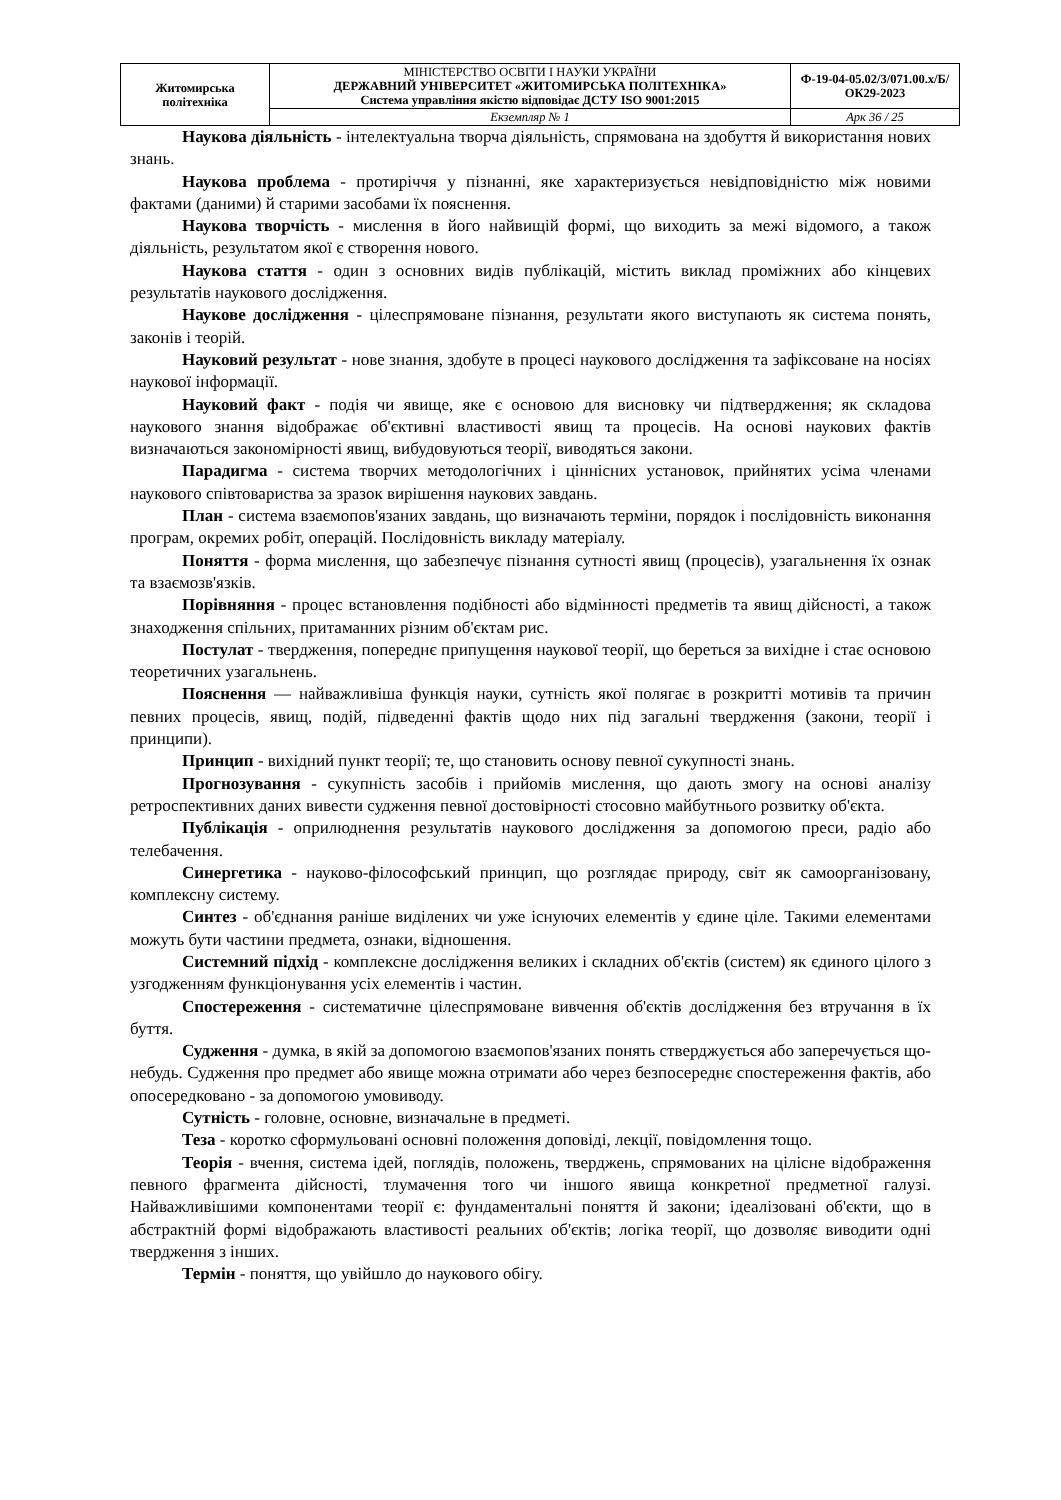| Житомирська політехніка | МІНІСТЕРСТВО ОСВІТИ І НАУКИ УКРАЇНИ ДЕРЖАВНИЙ УНІВЕРСИТЕТ «ЖИТОМИРСЬКА ПОЛІТЕХНІКА» Система управління якістю відповідає ДСТУ ISO 9001:2015 | Ф-19-04-05.02/3/071.00.х/Б/ОК29-2023 |
| | Екземпляр № 1 | Арк 36 / 25 |
Наукова діяльність - інтелектуальна творча діяльність, спрямована на здобуття й використання нових знань.
Наукова проблема - протиріччя у пізнанні, яке характеризується невідповідністю між новими фактами (даними) й старими засобами їх пояснення.
Наукова творчість - мислення в його найвищій формі, що виходить за межі відомого, а також діяльність, результатом якої є створення нового.
Наукова стаття - один з основних видів публікацій, містить виклад проміжних або кінцевих результатів наукового дослідження.
Наукове дослідження - цілеспрямоване пізнання, результати якого виступають як система понять, законів і теорій.
Науковий результат - нове знання, здобуте в процесі наукового дослідження та зафіксоване на носіях наукової інформації.
Науковий факт - подія чи явище, яке є основою для висновку чи підтвердження; як складова наукового знання відображає об'єктивні властивості явищ та процесів. На основі наукових фактів визначаються закономірності явищ, вибудовуються теорії, виводяться закони.
Парадигма - система творчих методологічних і ціннісних установок, прийнятих усіма членами наукового співтовариства за зразок вирішення наукових завдань.
План - система взаємопов'язаних завдань, що визначають терміни, порядок і послідовність виконання програм, окремих робіт, операцій. Послідовність викладу матеріалу.
Поняття - форма мислення, що забезпечує пізнання сутності явищ (процесів), узагальнення їх ознак та взаємозв'язків.
Порівняння - процес встановлення подібності або відмінності предметів та явищ дійсності, а також знаходження спільних, притаманних різним об'єктам рис.
Постулат - твердження, попереднє припущення наукової теорії, що береться за вихідне і стає основою теоретичних узагальнень.
Пояснення — найважливіша функція науки, сутність якої полягає в розкритті мотивів та причин певних процесів, явищ, подій, підведенні фактів щодо них під загальні твердження (закони, теорії і принципи).
Принцип - вихідний пункт теорії; те, що становить основу певної сукупності знань.
Прогнозування - сукупність засобів і прийомів мислення, що дають змогу на основі аналізу ретроспективних даних вивести судження певної достовірності стосовно майбутнього розвитку об'єкта.
Публікація - оприлюднення результатів наукового дослідження за допомогою преси, радіо або телебачення.
Синергетика - науково-філософський принцип, що розглядає природу, світ як самоорганізовану, комплексну систему.
Синтез - об'єднання раніше виділених чи уже існуючих елементів у єдине ціле. Такими елементами можуть бути частини предмета, ознаки, відношення.
Системний підхід - комплексне дослідження великих і складних об'єктів (систем) як єдиного цілого з узгодженням функціонування усіх елементів і частин.
Спостереження - систематичне цілеспрямоване вивчення об'єктів дослідження без втручання в їх буття.
Судження - думка, в якій за допомогою взаємопов'язаних понять стверджується або заперечується що-небудь. Судження про предмет або явище можна отримати або через безпосереднє спостереження фактів, або опосередковано - за допомогою умовиводу.
Сутність - головне, основне, визначальне в предметі.
Теза - коротко сформульовані основні положення доповіді, лекції, повідомлення тощо.
Теорія - вчення, система ідей, поглядів, положень, тверджень, спрямованих на цілісне відображення певного фрагмента дійсності, тлумачення того чи іншого явища конкретної предметної галузі. Найважливішими компонентами теорії є: фундаментальні поняття й закони; ідеалізовані об'єкти, що в абстрактній формі відображають властивості реальних об'єктів; логіка теорії, що дозволяє виводити одні твердження з інших.
Термін - поняття, що увійшло до наукового обігу.